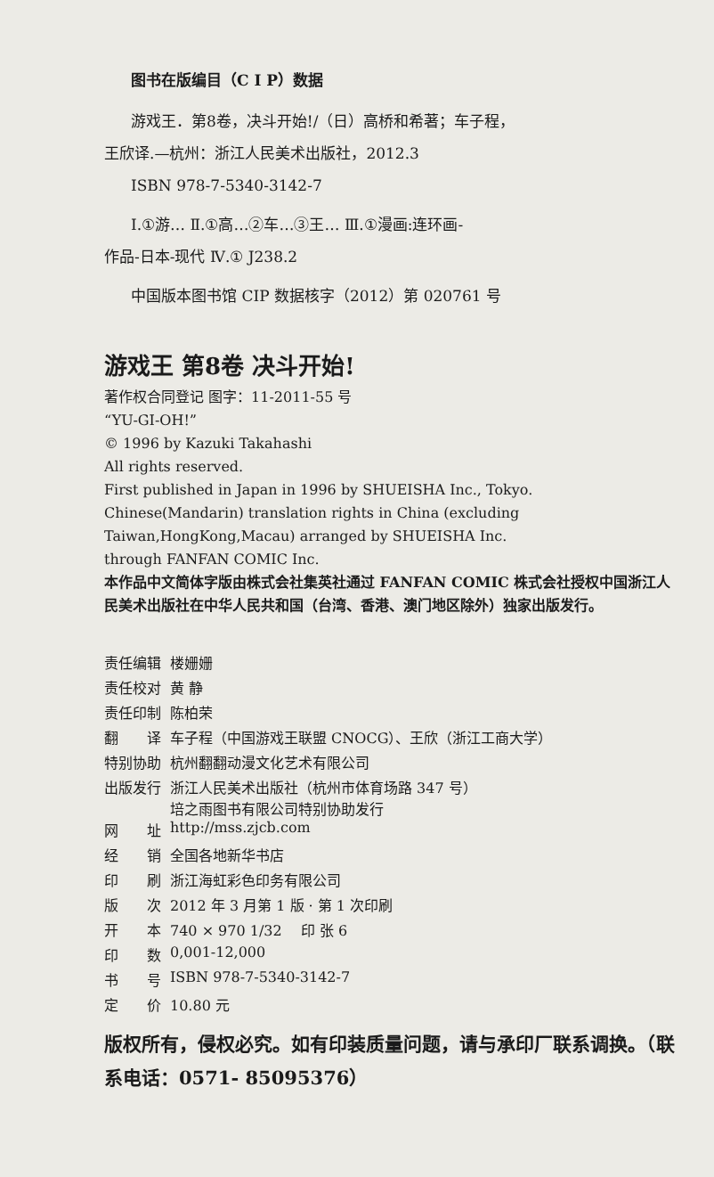图书在版编目（C I P）数据
游戏王．第8卷，决斗开始!/（日）高桥和希著；车子程，
王欣译.—杭州：浙江人民美术出版社，2012.3
ISBN 978-7-5340-3142-7
Ⅰ.①游… Ⅱ.①高…②车…③王… Ⅲ.①漫画:连环画-
作品-日本-现代 Ⅳ.① J238.2
中国版本图书馆 CIP 数据核字（2012）第 020761 号
游戏王 第8卷 决斗开始!
著作权合同登记 图字：11-2011-55 号
“YU-GI-OH!”
© 1996 by Kazuki Takahashi
All rights reserved.
First published in Japan in 1996 by SHUEISHA Inc., Tokyo.
Chinese(Mandarin) translation rights in China (excluding
Taiwan,HongKong,Macau) arranged by SHUEISHA Inc.
through FANFAN COMIC Inc.
本作品中文简体字版由株式会社集英社通过 FANFAN COMIC 株式会社授权中国浙江人民美术出版社在中华人民共和国（台湾、香港、澳门地区除外）独家出版发行。
| 责任编辑 | 楼姗姗 |
| 责任校对 | 黄 静 |
| 责任印制 | 陈柏荣 |
| 翻 译 | 车子程（中国游戏王联盟 CNOCG）、王欣（浙江工商大学） |
| 特别协助 | 杭州翻翻动漫文化艺术有限公司 |
| 出版发行 | 浙江人民美术出版社（杭州市体育场路 347 号） 培之雨图书有限公司特别协助发行 |
| 网 址 | http://mss.zjcb.com |
| 经 销 | 全国各地新华书店 |
| 印 刷 | 浙江海虹彩色印务有限公司 |
| 版 次 | 2012 年 3 月第 1 版 · 第 1 次印刷 |
| 开 本 | 740 × 970 1/32 印 张 6 |
| 印 数 | 0,001-12,000 |
| 书 号 | ISBN 978-7-5340-3142-7 |
| 定 价 | 10.80 元 |
版权所有，侵权必究。如有印装质量问题，请与承印厂联系调换。（联系电话：0571- 85095376）